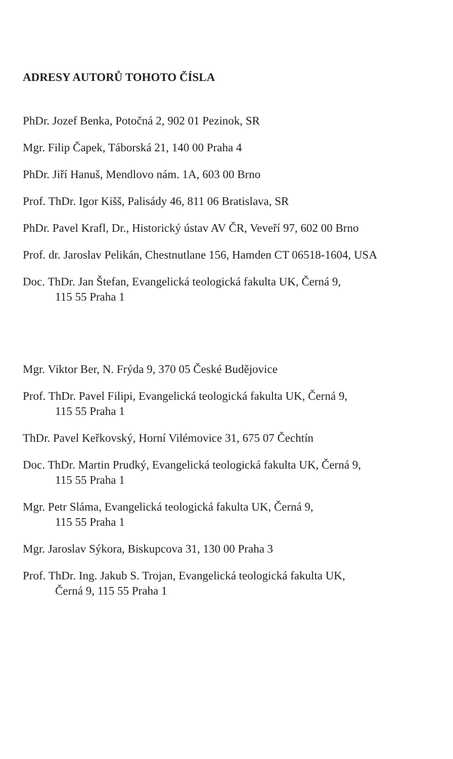ADRESY AUTORŮ TOHOTO ČÍSLA
PhDr. Jozef Benka, Potočná 2, 902 01 Pezinok, SR
Mgr. Filip Čapek, Táborská 21, 140 00 Praha 4
PhDr. Jiří Hanuš, Mendlovo nám. 1A, 603 00 Brno
Prof. ThDr. Igor Kišš, Palisády 46, 811 06 Bratislava, SR
PhDr. Pavel Krafl, Dr., Historický ústav AV ČR, Veveří 97, 602 00 Brno
Prof. dr. Jaroslav Pelikán, Chestnutlane 156, Hamden CT 06518-1604, USA
Doc. ThDr. Jan Štefan, Evangelická teologická fakulta UK, Černá 9,
115 55 Praha 1
Mgr. Viktor Ber, N. Frýda 9, 370 05 České Budějovice
Prof. ThDr. Pavel Filipi, Evangelická teologická fakulta UK, Černá 9,
115 55 Praha 1
ThDr. Pavel Keřkovský, Horní Vilémovice 31, 675 07 Čechtín
Doc. ThDr. Martin Prudký, Evangelická teologická fakulta UK, Černá 9,
115 55 Praha 1
Mgr. Petr Sláma, Evangelická teologická fakulta UK, Černá 9,
115 55 Praha 1
Mgr. Jaroslav Sýkora, Biskupcova 31, 130 00 Praha 3
Prof. ThDr. Ing. Jakub S. Trojan, Evangelická teologická fakulta UK,
Černá 9, 115 55 Praha 1